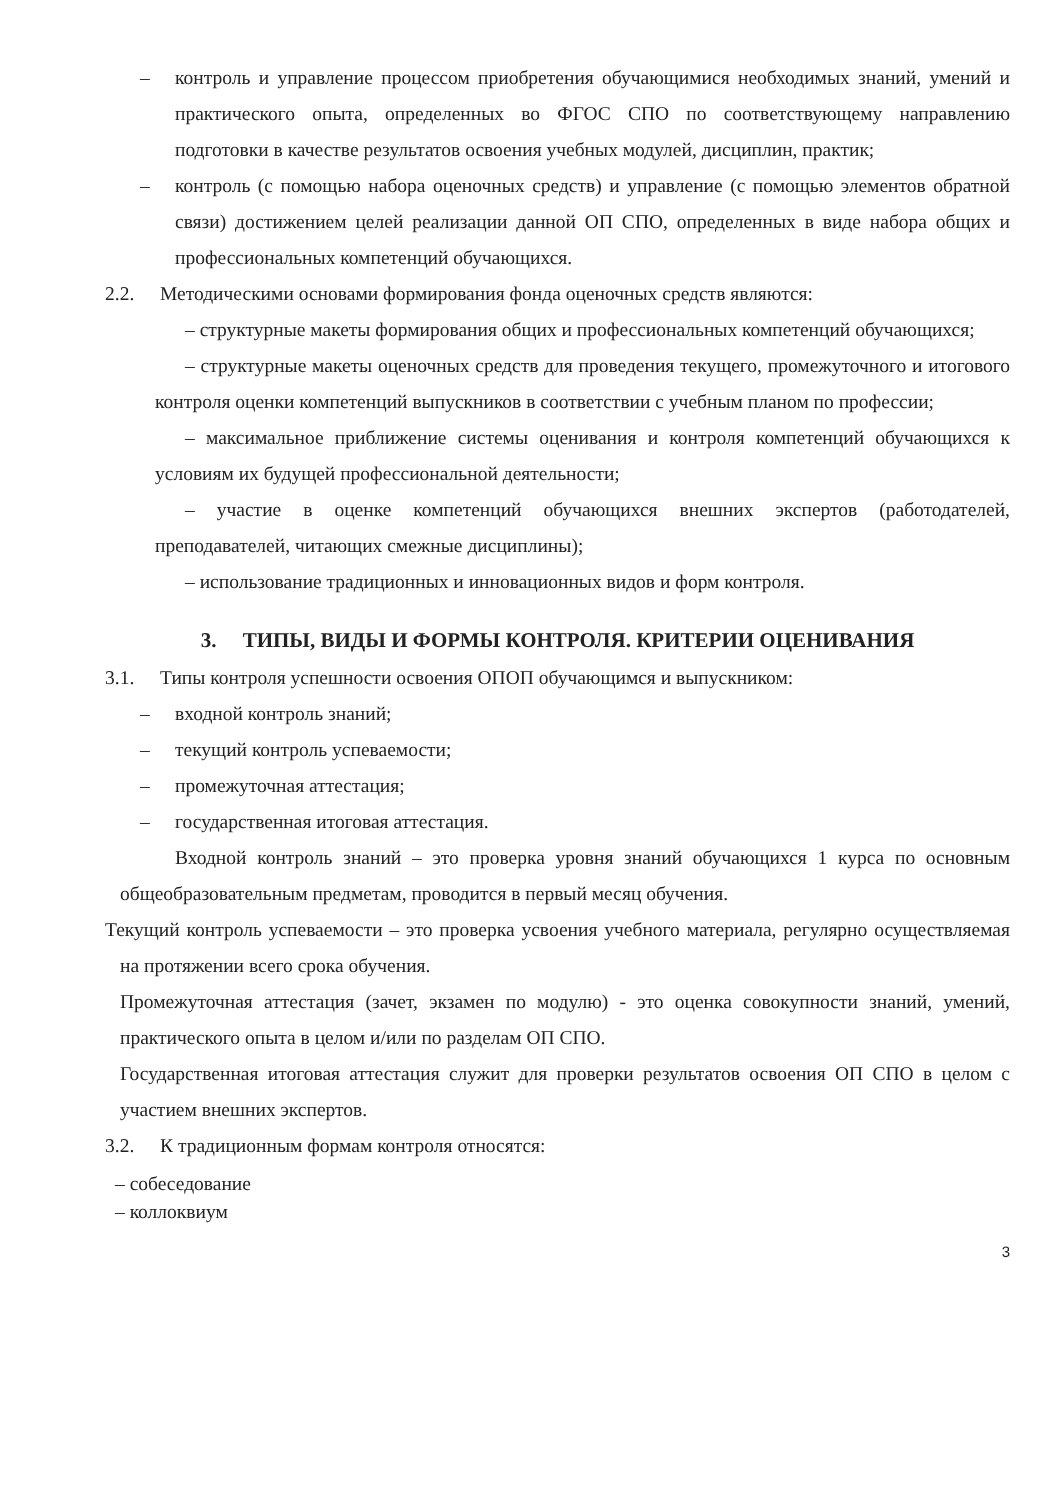– контроль и управление процессом приобретения обучающимися необходимых знаний, умений и практического опыта, определенных во ФГОС СПО по соответствующему направлению подготовки в качестве результатов освоения учебных модулей, дисциплин, практик;
– контроль (с помощью набора оценочных средств) и управление (с помощью элементов обратной связи) достижением целей реализации данной ОП СПО, определенных в виде набора общих и профессиональных компетенций обучающихся.
2.2. Методическими основами формирования фонда оценочных средств являются:
– структурные макеты формирования общих и профессиональных компетенций обучающихся;
– структурные макеты оценочных средств для проведения текущего, промежуточного и итогового контроля оценки компетенций выпускников в соответствии с учебным планом по профессии;
– максимальное приближение системы оценивания и контроля компетенций обучающихся к условиям их будущей профессиональной деятельности;
– участие в оценке компетенций обучающихся внешних экспертов (работодателей, преподавателей, читающих смежные дисциплины);
– использование традиционных и инновационных видов и форм контроля.
3. ТИПЫ, ВИДЫ И ФОРМЫ КОНТРОЛЯ. КРИТЕРИИ ОЦЕНИВАНИЯ
3.1. Типы контроля успешности освоения ОПОП обучающимся и выпускником:
– входной контроль знаний;
– текущий контроль успеваемости;
– промежуточная аттестация;
– государственная итоговая аттестация.
Входной контроль знаний – это проверка уровня знаний обучающихся 1 курса по основным общеобразовательным предметам, проводится в первый месяц обучения.
Текущий контроль успеваемости – это проверка усвоения учебного материала, регулярно осуществляемая на протяжении всего срока обучения.
Промежуточная аттестация (зачет, экзамен по модулю) - это оценка совокупности знаний, умений, практического опыта в целом и/или по разделам ОП СПО.
Государственная итоговая аттестация служит для проверки результатов освоения ОП СПО в целом с участием внешних экспертов.
3.2. К традиционным формам контроля относятся:
– собеседование
– коллоквиум
3